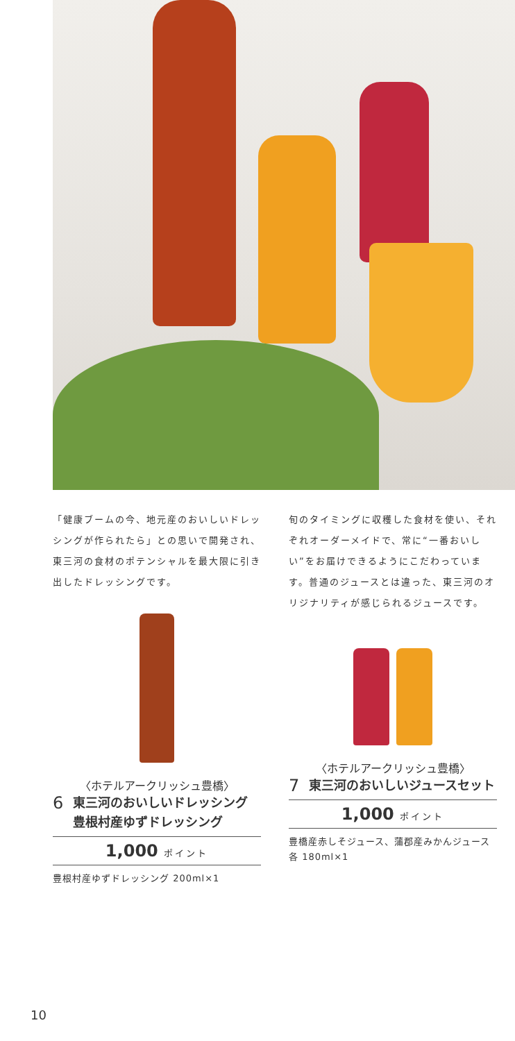「健康ブームの今、地元産のおいしいドレッシングが作られたら」との思いで開発され、東三河の食材のポテンシャルを最大限に引き出したドレッシングです。
〈ホテルアークリッシュ豊橋〉
6
東三河のおいしいドレッシング
豊根村産ゆずドレッシング
1,000 ポイント
豊根村産ゆずドレッシング 200ml×1
旬のタイミングに収穫した食材を使い、それぞれオーダーメイドで、常に“一番おいしい”をお届けできるようにこだわっています。普通のジュースとは違った、東三河のオリジナリティが感じられるジュースです。
〈ホテルアークリッシュ豊橋〉
7
東三河のおいしいジュースセット
1,000 ポイント
豊橋産赤しそジュース、蒲郡産みかんジュース各 180ml×1
10